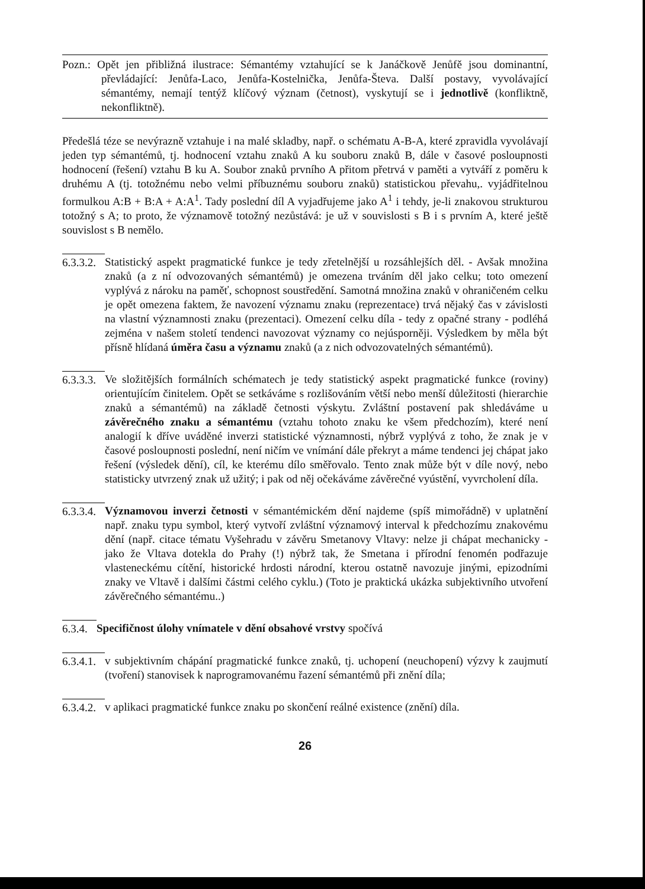Pozn.: Opět jen přibližná ilustrace: Sémantémy vztahující se k Janáčkově Jenůfě jsou dominantní, převládající: Jenůfa-Laco, Jenůfa-Kostelnička, Jenůfa-Števa. Další postavy, vyvolávající sémantémy, nemají tentýž klíčový význam (četnost), vyskytují se i jednotlivě (konfliktně, nekonfliktně).
Předešlá téze se nevýrazně vztahuje i na malé skladby, např. o schématu A-B-A, které zpravidla vyvolávají jeden typ sémantémů, tj. hodnocení vztahu znaků A ku souboru znaků B, dále v časové posloupnosti hodnocení (řešení) vztahu B ku A. Soubor znaků prvního A přitom přetrvá v paměti a vytváří z poměru k druhému A (tj. totožnému nebo velmi příbuznému souboru znaků) statistickou převahu,. vyjádřitelnou formulkou A:B + B:A + A:A<sup>1</sup>. Tady poslední díl A vyjadřujeme jako A<sup>1</sup> i tehdy, je-li znakovou strukturou totožný s A; to proto, že významově totožný nezůstává: je už v souvislosti s B i s prvním A, které ještě souvislost s B nemělo.
6.3.3.2.
Statistický aspekt pragmatické funkce je tedy zřetelnější u rozsáhlejších děl. - Avšak množina znaků (a z ní odvozovaných sémantémů) je omezena trváním děl jako celku; toto omezení vyplývá z nároku na paměť, schopnost soustředění. Samotná množina znaků v ohraničeném celku je opět omezena faktem, že navození významu znaku (reprezentace) trvá nějaký čas v závislosti na vlastní významnosti znaku (prezentaci). Omezení celku díla - tedy z opačné strany - podléhá zejména v našem století tendenci navozovat významy co nejúsporněji. Výsledkem by měla být přísně hlídaná úměra času a významu znaků (a z nich odvozovatelných sémantémů).
6.3.3.3.
Ve složitějších formálních schématech je tedy statistický aspekt pragmatické funkce (roviny) orientujícím činitelem. Opět se setkáváme s rozlišováním větší nebo menší důležitosti (hierarchie znaků a sémantémů) na základě četnosti výskytu. Zvláštní postavení pak shledáváme u závěrečného znaku a sémantému (vztahu tohoto znaku ke všem předchozím), které není analogií k dříve uváděné inverzi statistické významnosti, nýbrž vyplývá z toho, že znak je v časové posloupnosti poslední, není ničím ve vnímání dále překryt a máme tendenci jej chápat jako řešení (výsledek dění), cíl, ke kterému dílo směřovalo. Tento znak může být v díle nový, nebo statisticky utvrzený znak už užitý; i pak od něj očekáváme závěrečné vyústění, vyvrcholení díla.
6.3.3.4.
Významovou inverzi četnosti v sémantémickém dění najdeme (spíš mimořádně) v uplatnění např. znaku typu symbol, který vytvoří zvláštní významový interval k předchozímu znakovému dění (např. citace tématu Vyšehradu v závěru Smetanovy Vltavy: nelze ji chápat mechanicky - jako že Vltava dotekla do Prahy (!) nýbrž tak, že Smetana i přírodní fenomén podřazuje vlasteneckému cítění, historické hrdosti národní, kterou ostatně navozuje jinými, epizodními znaky ve Vltavě i dalšími částmi celého cyklu.) (Toto je praktická ukázka subjektivního utvoření závěrečného sémantému..)
6.3.4.
Specifičnost úlohy vnímatele v dění obsahové vrstvy spočívá
6.3.4.1.
v subjektivním chápání pragmatické funkce znaků, tj. uchopení (neuchopení) výzvy k zaujmutí (tvoření) stanovisek k naprogramovanému řazení sémantémů při znění díla;
6.3.4.2.
v aplikaci pragmatické funkce znaku po skončení reálné existence (znění) díla.
26